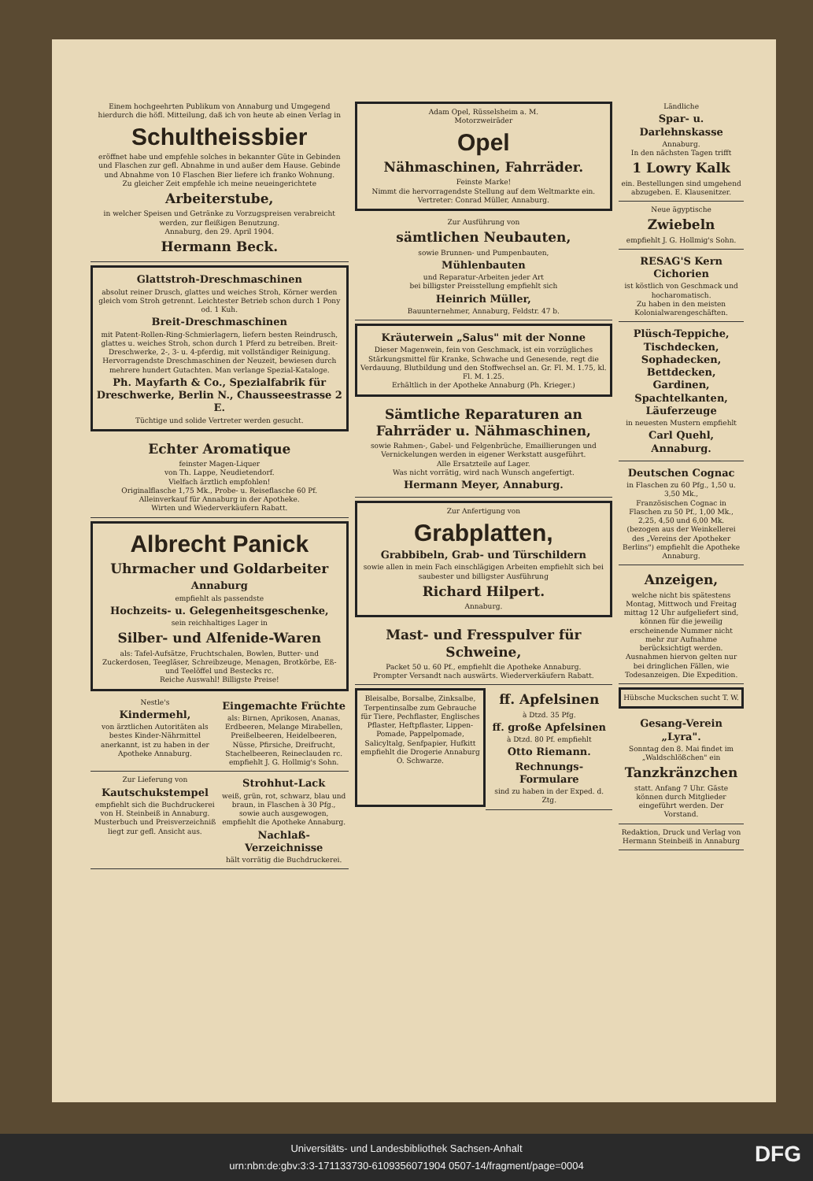Einem hochgeehrten Publikum von Annaburg und Umgegend hierdurch die höfl. Mitteilung, daß ich von heute ab einen Verlag in
Schultheissbier
eröffnet habe und empfehle solches in bekannter Güte in Gebinden und Flaschen zur gefl. Abnahme in und außer dem Hause. Gebinde und Abnahme von 10 Flaschen Bier liefere ich franko Wohnung.
Zu gleicher Zeit empfehle ich meine neueingerichtete
Arbeiterstube,
in welcher Speisen und Getränke zu Vorzugspreisen verabreicht werden, zur fleißigen Benutzung.
Annaburg, den 29. April 1904.
Hermann Beck.
Glattstroh-Dreschmaschinen
absolut reiner Drusch, glattes und weiches Stroh, Körner werden gleich vom Stroh getrennt. Leichtester Betrieb schon durch 1 Pony od. 1 Kuh.
Breit-Dreschmaschinen
mit Patent-Rollen-Ring-Schmierlagern, liefern besten Reindrusch, glattes u. weiches Stroh, schon durch 1 Pferd zu betreiben. Breit-Dreschwerke, 2-, 3- u. 4-pferdig, mit vollständiger Reinigung. Hervorragendste Dreschmaschinen der Neuzeit, bewiesen durch mehrere hundert Gutachten. Man verlange Spezial-Kataloge.
Ph. Mayfarth & Co., Spezialfabrik für Dreschwerke, Berlin N., Chausseestrasse 2 E.
Tüchtige und solide Vertreter werden gesucht.
Echter Aromatique
feinster Magen-Liquer
von Th. Lappe, Neudietendorf.
Vielfach ärztlich empfohlen!
Originalflasche 1,75 Mk., Probe- u. Reiseflasche 60 Pf.
Alleinverkauf für Annaburg in der Apotheke.
Wirten und Wiederverkäufern Rabatt.
Albrecht Panick
Uhrmacher und Goldarbeiter
Annaburg
empfiehlt als passendste
Hochzeits- u. Gelegenheitsgeschenke,
sein reichhaltiges Lager in
Silber- und Alfenide-Waren
als: Tafel-Aufsätze, Fruchtschalen, Bowlen, Butter- und Zuckerdosen, Teegläser, Schreibzeuge, Menagen, Brotkörbe, Eß- und Teelöffel und Bestecks rc.
Reiche Auswahl! Billigste Preise!
Nestle's
Kindermehl,
von ärztlichen Autoritäten als bestes Kinder-Nährmittel anerkannt, ist zu haben in der Apotheke Annaburg.
Eingemachte Früchte
als: Birnen, Aprikosen, Ananas, Erdbeeren, Melange Mirabellen, Preißelbeeren, Heidelbeeren, Nüsse, Pfirsiche, Dreifrucht, Stachelbeeren, Reineclauden rc. empfiehlt J. G. Hollmig's Sohn.
Zur Lieferung von
Kautschukstempel
empfiehlt sich die Buchdruckerei von H. Steinbeiß in Annaburg.
Musterbuch und Preisverzeichniß liegt zur gefl. Ansicht aus.
Strohhut-Lack
weiß, grün, rot, schwarz, blau und braun, in Flaschen à 30 Pfg., sowie auch ausgewogen, empfiehlt die Apotheke Annaburg.
Nachlaß-Verzeichnisse
hält vorrätig die Buchdruckerei.
Adam Opel, Rüsselsheim a. M.
Motorzweiräder
Opel
Nähmaschinen, Fahrräder.
Feinste Marke!
Nimmt die hervorragendste Stellung auf dem Weltmarkte ein.
Vertreter: Conrad Müller, Annaburg.
Zur Ausführung von
sämtlichen Neubauten,
sowie Brunnen- und Pumpenbauten,
Mühlenbauten
und Reparatur-Arbeiten jeder Art
bei billigster Preisstellung empfiehlt sich
Heinrich Müller,
Bauunternehmer, Annaburg, Feldstr. 47 b.
Kräuterwein „Salus" mit der Nonne
Dieser Magenwein, fein von Geschmack, ist ein vorzügliches Stärkungsmittel für Kranke, Schwache und Genesende, regt die Verdauung, Blutbildung und den Stoffwechsel an. Gr. Fl. M. 1.75, kl. Fl. M. 1.25.
Erhältlich in der Apotheke Annaburg (Ph. Krieger.)
Sämtliche Reparaturen an Fahrräder u. Nähmaschinen,
sowie Rahmen-, Gabel- und Felgenbrüche, Emaillierungen und Vernickelungen werden in eigener Werkstatt ausgeführt.
Alle Ersatzteile auf Lager.
Was nicht vorrätig, wird nach Wunsch angefertigt.
Hermann Meyer, Annaburg.
Zur Anfertigung von
Grabplatten,
Grabbibeln, Grab- und Türschildern
sowie allen in mein Fach einschlägigen Arbeiten empfiehlt sich bei saubester und billigster Ausführung
Richard Hilpert.
Annaburg.
Mast- und Fresspulver für Schweine,
Packet 50 u. 60 Pf., empfiehlt die Apotheke Annaburg.
Prompter Versandt nach auswärts. Wiederverkäufern Rabatt.
Bleisalbe, Borsalbe, Zinksalbe, Terpentinsalbe zum Gebrauche für Tiere, Pechflaster, Englisches Pflaster, Heftpflaster, Lippen-Pomade, Pappelpomade, Salicyltalg, Senfpapier, Hufkitt empfiehlt die Drogerie Annaburg O. Schwarze.
ff. Apfelsinen
à Dtzd. 35 Pfg.
ff. große Apfelsinen
à Dtzd. 80 Pf. empfiehlt
Otto Riemann.
Rechnungs-Formulare
sind zu haben in der Exped. d. Ztg.
Ländliche
Spar- u. Darlehnskasse
Annaburg.
In den nächsten Tagen trifft
1 Lowry Kalk
ein. Bestellungen sind umgehend abzugeben. E. Klausenitzer.
Neue ägyptische
Zwiebeln
empfiehlt J. G. Hollmig's Sohn.
RESAG'S Kern Cichorien
ist köstlich von Geschmack und hocharomatisch.
Zu haben in den meisten Kolonialwarengeschäften.
Plüsch-Teppiche, Tischdecken, Sophadecken, Bettdecken, Gardinen, Spachtelkanten, Läuferzeuge
in neuesten Mustern empfiehlt
Carl Quehl, Annaburg.
Deutschen Cognac
in Flaschen zu 60 Pfg., 1,50 u. 3,50 Mk.,
Französischen Cognac in Flaschen zu 50 Pf., 1,00 Mk., 2,25, 4,50 und 6,00 Mk. (bezogen aus der Weinkellerei des „Vereins der Apotheker Berlins") empfiehlt die Apotheke Annaburg.
Anzeigen,
welche nicht bis spätestens Montag, Mittwoch und Freitag mittag 12 Uhr aufgeliefert sind, können für die jeweilig erscheinende Nummer nicht mehr zur Aufnahme berücksichtigt werden. Ausnahmen hiervon gelten nur bei dringlichen Fällen, wie Todesanzeigen. Die Expedition.
Hübsche Muckschen sucht T. W.
Gesang-Verein „Lyra".
Sonntag den 8. Mai findet im „Waldschlößchen" ein
Tanzkränzchen
statt. Anfang 7 Uhr. Gäste können durch Mitglieder eingeführt werden. Der Vorstand.
Redaktion, Druck und Verlag von Hermann Steinbeiß in Annaburg
Universitäts- und Landesbibliothek Sachsen-Anhalt
urn:nbn:de:gbv:3:3-171133730-6109356071904 0507-14/fragment/page=0004
DFG